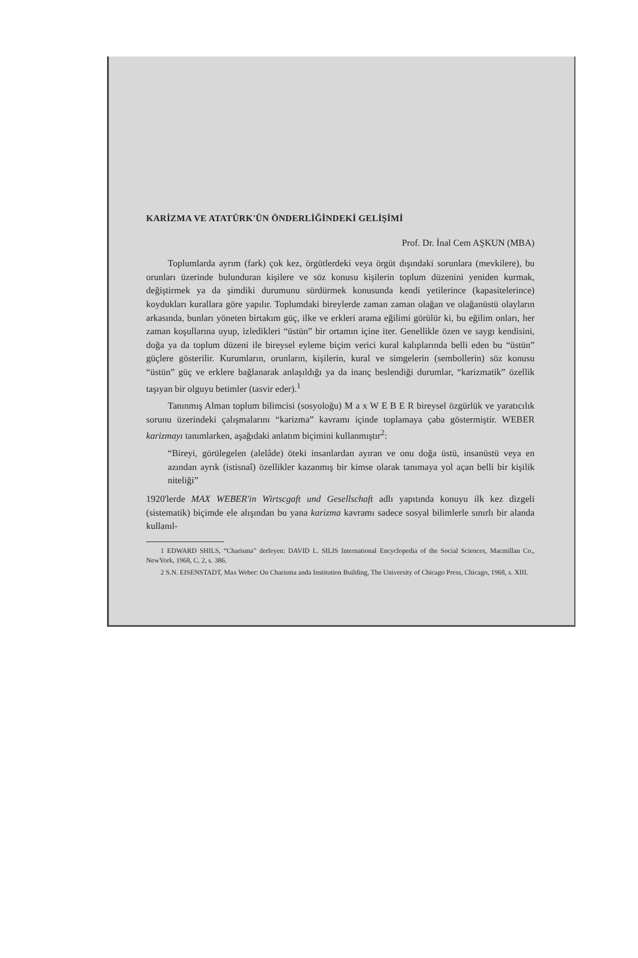KARİZMA VE ATATÜRK'ÜN ÖNDERLİĞİNDEKİ GELİŞİMİ
Prof. Dr. İnal Cem AŞKUN (MBA)
Toplumlarda ayrım (fark) çok kez, örgütlerdeki veya örgüt dışındaki sorunlara (mevkilere), bu orunları üzerinde bulunduran kişilere ve söz konusu kişilerin toplum düzenini yeniden kurmak, değiştirmek ya da şimdiki durumunu sürdürmek konusunda kendi yetilerince (kapasitelerince) koydukları kurallara göre yapılır. Toplumdaki bireylerde zaman zaman olağan ve olağanüstü olayların arkasında, bunları yöneten birtakım güç, ilke ve erkleri arama eğilimi görülür ki, bu eğilim onları, her zaman koşullarına uyup, izledikleri “üstün” bir ortamın içine iter. Genellikle özen ve saygı kendisini, doğa ya da toplum düzeni ile bireysel eyleme biçim verici kural kalıplarında belli eden bu “üstün” güçlere gösterilir. Kurumların, orunların, kişilerin, kural ve simgelerin (sembollerin) söz konusu “üstün” güç ve erklere bağlanarak anlaşıldığı ya da inanç beslendiği durumlar, “karizmatik” özellik taşıyan bir olguyu betimler (tasvir eder).<sup>1</sup>
Tanınmış Alman toplum bilimcisi (sosyoloğu) M a x W E B E R bireysel özgürlük ve yaratıcılık sorunu üzerindeki çalışmalarını “karizma” kavramı içinde toplamaya çaba göstermiştir. WEBER karizmayı tanımlarken, aşağıdaki anlatım biçimini kullanmıştır<sup>2</sup>:
“Bireyi, görülegelen (alelâde) öteki insanlardan ayıran ve onu doğa üstü, insanüstü veya en azından ayrık (istisnaî) özellikler kazanmış bir kimse olarak tanımaya yol açan belli bir kişilik niteliği”
1920'lerde MAX WEBER'in Wirtscgaft und Gesellschaft adlı yapıtında konuyu ilk kez dizgeli (sistematik) biçimde ele alışından bu yana karizma kavramı sadece sosyal bilimlerle sınırlı bir alanda kullanıl-
1 EDWARD SHILS, “Charisma” derleyen: DAVID L. SILIS International Encyclopedia of the Social Sciences, Macmillan Co., NewYork, 1968, C. 2, s. 386.
2 S.N. EISENSTADT, Max Weber: On Charisma anda Institution Building, The University of Chicago Press, Chicago, 1968, s. XIII.